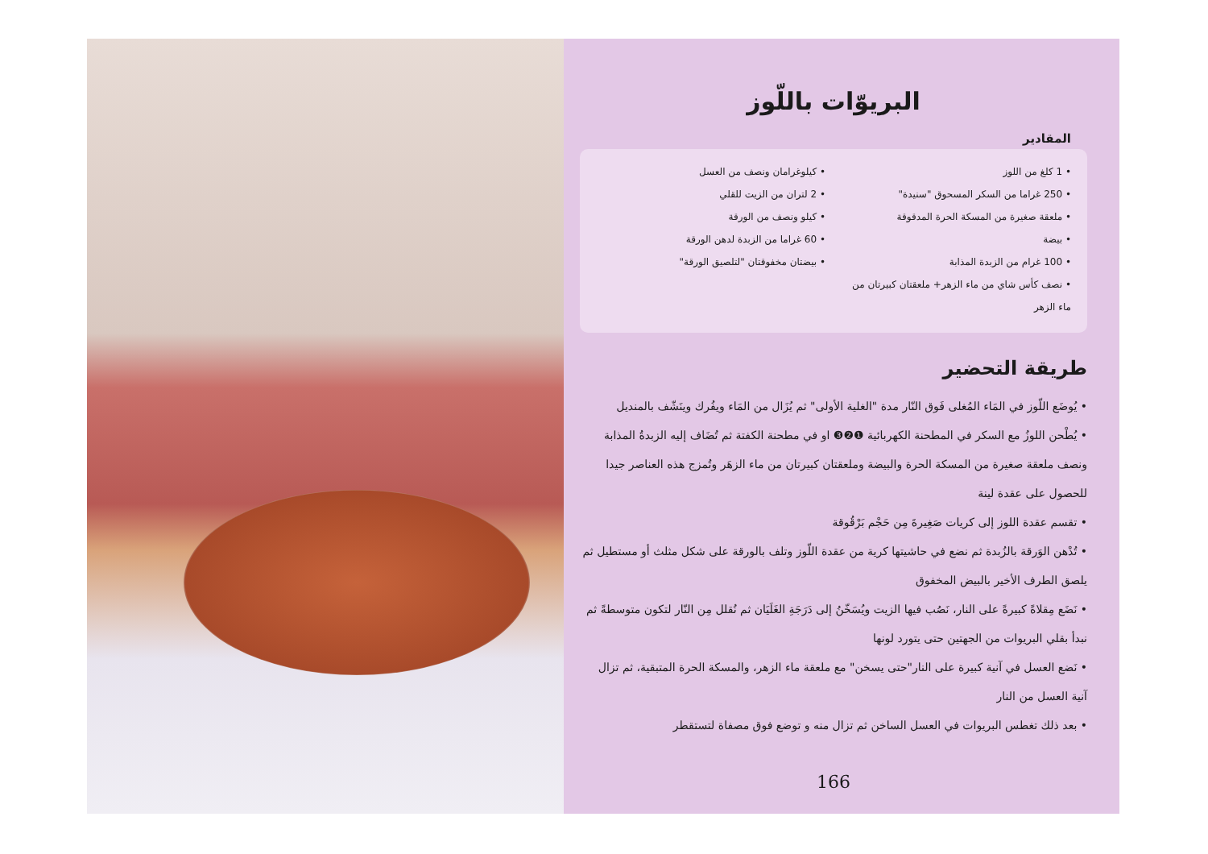البريوّات باللّوز
المقادير
• 1 كلغ من اللوز
• 250 غراما من السكر المسحوق "سنيدة"
• ملعقة صغيرة من المسكة الحرة المدقوقة
• بيضة
• 100 غرام من الزبدة المذابة
• نصف كأس شاي من ماء الزهر+ ملعقتان كبيرتان من ماء الزهر
• كيلوغرامان ونصف من العسل
• 2 لتران من الزيت للقلي
• كيلو ونصف من الورقة
• 60 غراما من الزبدة لدهن الورقة
• بيضتان مخفوقتان "لتلصيق الورقة"
طريقة التحضير
• يُوضَع اللّوز في المَاء المُغلى فَوق النّار مدة "الغلية الأولى" ثم يُزَال من المَاء ويفُرك وينَشّف بالمنديل
• يُطْحن اللوزُ مع السكر في المطحنة الكهربائية ❶❷❸ او في مطحنة الكفتة ثم تُضَاف إليه الزبدةُ المذابة ونصف ملعقة صغيرة من المسكة الحرة والبيضة وملعقتان كبيرتان من ماء الزهَر وتُمزج هذه العناصر جيدا للحصول على عقدة لينة
• تقسم عقدة اللوز إلى كريات صَغِيرةَ مِن حَجْم بَرْقُوقة
• تُدْهن الوَرقة بالزُبدة ثم نضع في حاشيتها كرية من عقدة اللّوز وتلف بالورقة على شكل مثلث أو مستطيل ثم يلصق الطرف الأخير بالبيض المخفوق
• نَضَع مِقلاةً كبيرةً على النار، نَصُب فيها الزيت ويُسَخّنُ إلى دَرَجَةِ الغَلَيَان ثم نُقلل مِن النّار لتكون متوسطةً ثم نبدأ بقلي البريوات من الجهتين حتى يتورد لونها
• نَضع العسل في آنية كبيرة على النار"حتى يسخن" مع ملعقة ماء الزهر، والمسكة الحرة المتبقية، ثم تزال آنية العسل من النار
• بعد ذلك تغطس البريوات في العسل الساخن ثم تزال منه و توضع فوق مصفاة لتستقطر
166